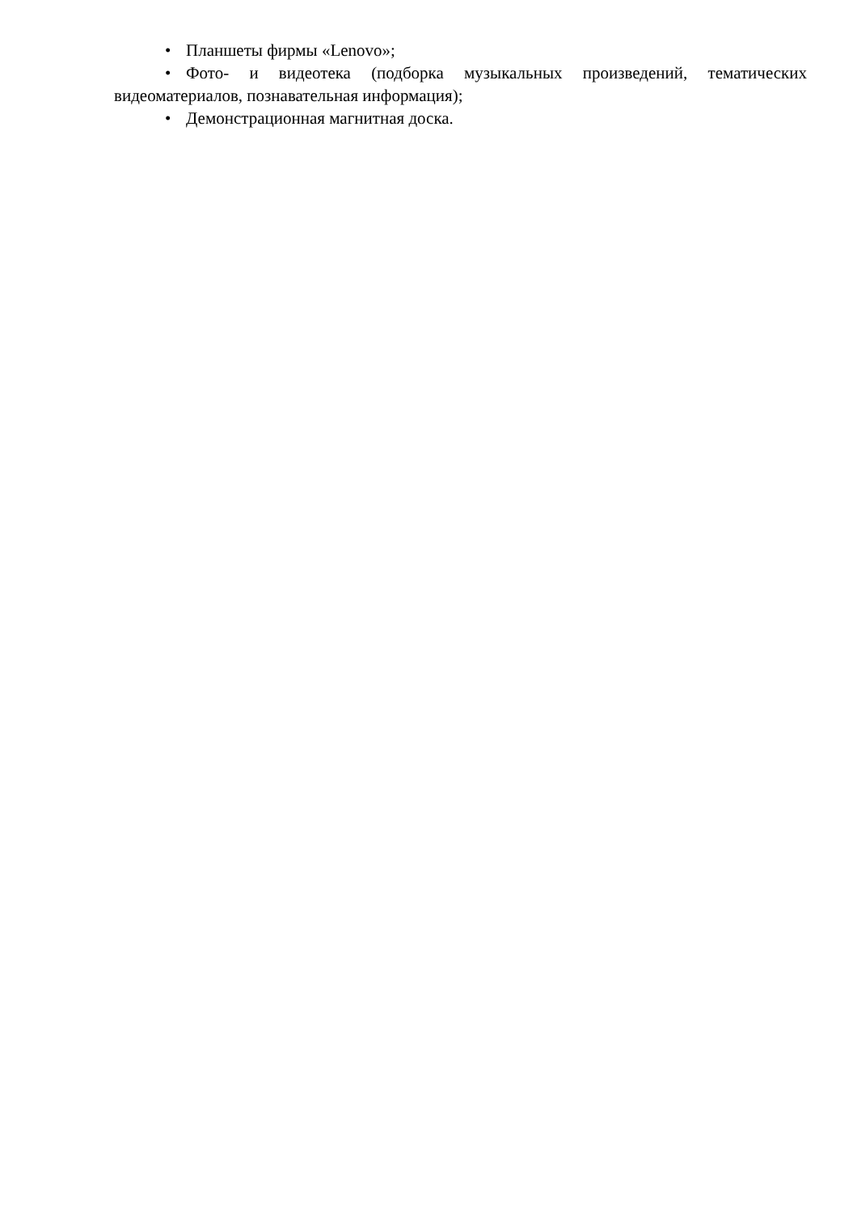• Планшеты фирмы «Lenovo»;
• Фото- и видеотека (подборка музыкальных произведений, тематических видеоматериалов, познавательная информация);
• Демонстрационная магнитная доска.